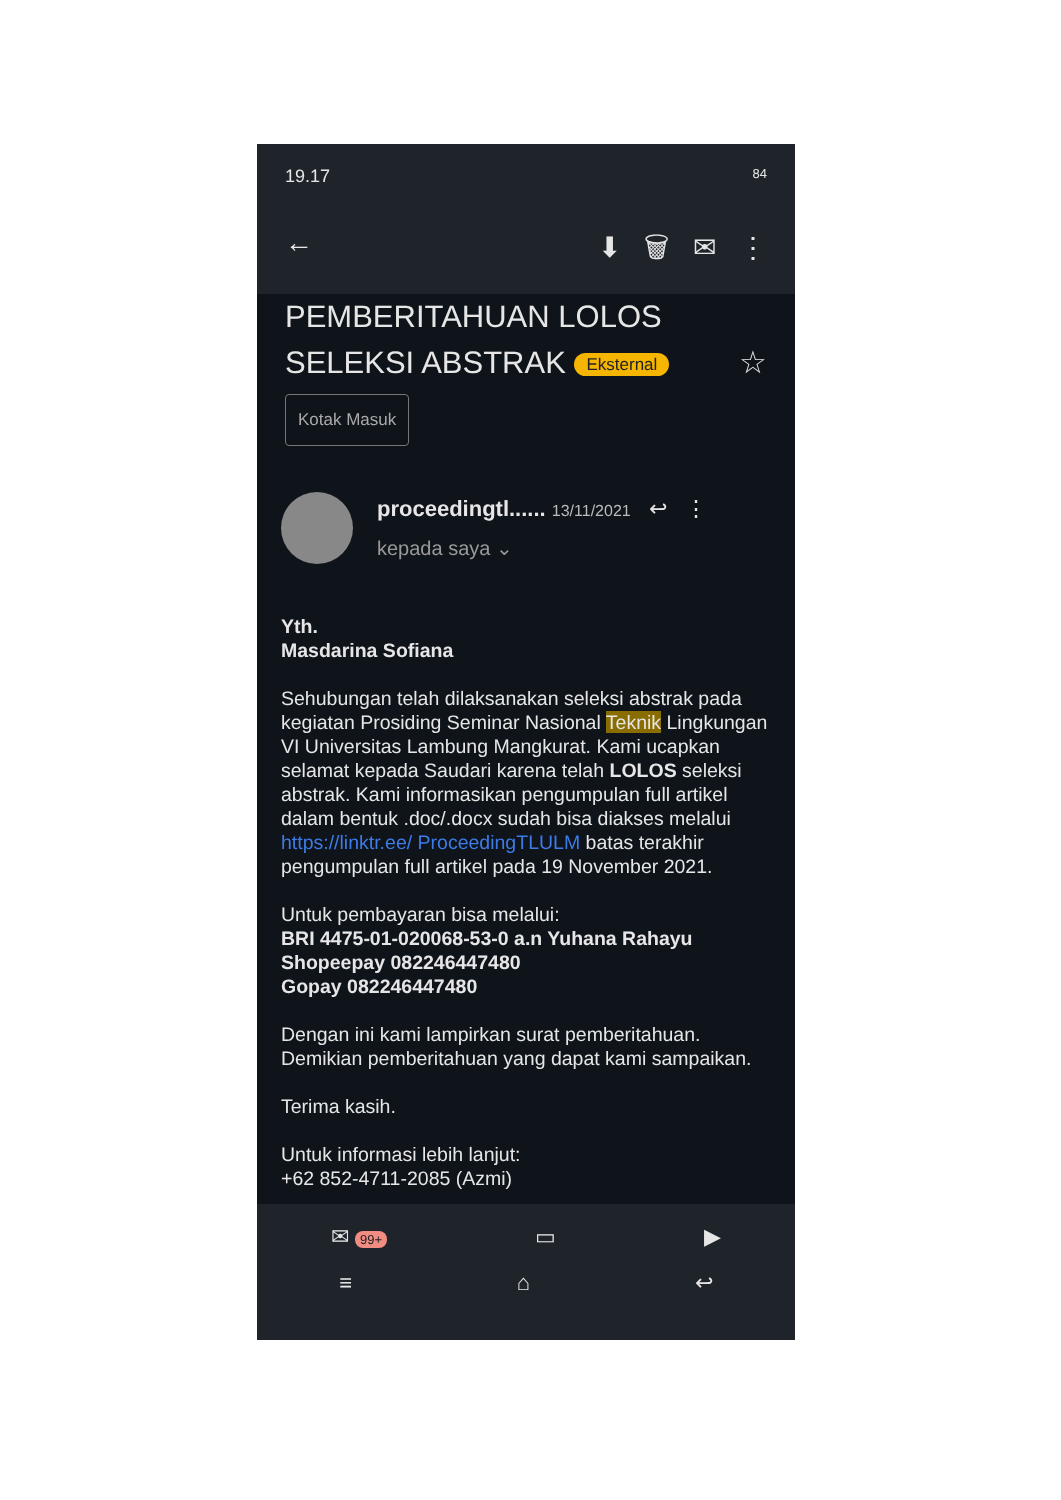19.17 84
← ⬇ 🗑 ✉ ⋮
PEMBERITAHUAN LOLOS
SELEKSI ABSTRAK Eksternal ☆
Kotak Masuk
proceedingtl...... 13/11/2021 ↩ ⋮
kepada saya ⌄
Yth.
Masdarina Sofiana
Sehubungan telah dilaksanakan seleksi abstrak pada kegiatan Prosiding Seminar Nasional Teknik Lingkungan VI Universitas Lambung Mangkurat. Kami ucapkan selamat kepada Saudari karena telah LOLOS seleksi abstrak. Kami informasikan pengumpulan full artikel dalam bentuk .doc/.docx sudah bisa diakses melalui https://linktr.ee/ ProceedingTLULM batas terakhir pengumpulan full artikel pada 19 November 2021.
Untuk pembayaran bisa melalui:
BRI 4475-01-020068-53-0 a.n Yuhana Rahayu
Shopeepay 082246447480
Gopay 082246447480
Dengan ini kami lampirkan surat pemberitahuan. Demikian pemberitahuan yang dapat kami sampaikan.
Terima kasih.
Untuk informasi lebih lanjut:
+62 852-4711-2085 (Azmi)
✉ 99+ ▭ ▶
≡ ⌂ ↩